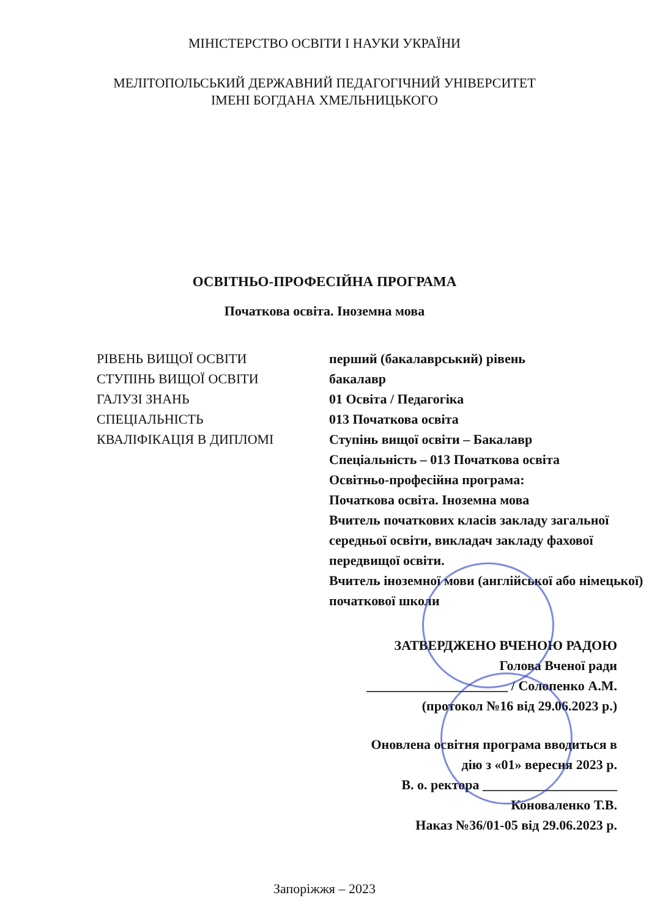МІНІСТЕРСТВО ОСВІТИ І НАУКИ УКРАЇНИ
МЕЛІТОПОЛЬСЬКИЙ ДЕРЖАВНИЙ ПЕДАГОГІЧНИЙ УНІВЕРСИТЕТ
ІМЕНІ БОГДАНА ХМЕЛЬНИЦЬКОГО
ОСВІТНЬО-ПРОФЕСІЙНА ПРОГРАМА
Початкова освіта. Іноземна мова
РІВЕНЬ ВИЩОЇ ОСВІТИ
перший (бакалаврський) рівень
СТУПІНЬ ВИЩОЇ ОСВІТИ
бакалавр
ГАЛУЗІ ЗНАНЬ
01 Освіта / Педагогіка
СПЕЦІАЛЬНІСТЬ
013 Початкова освіта
КВАЛІФІКАЦІЯ В ДИПЛОМІ
Ступінь вищої освіти – Бакалавр
Спеціальність – 013 Початкова освіта
Освітньо-професійна програма:
Початкова освіта. Іноземна мова
Вчитель початкових класів закладу загальної середньої освіти, викладач закладу фахової передвищої освіти.
Вчитель іноземної мови (англійської або німецької) початкової школи
ЗАТВЕРДЖЕНО ВЧЕНОЮ РАДОЮ
Голова Вченої ради
_____________________ / Солопенко А.М.
(протокол №16 від 29.06.2023 р.)
Оновлена освітня програма вводиться в
дію з «01» вересня 2023 р.
В. о. ректора ____________________
Коноваленко Т.В.
Наказ №36/01-05 від 29.06.2023 р.
Запоріжжя – 2023